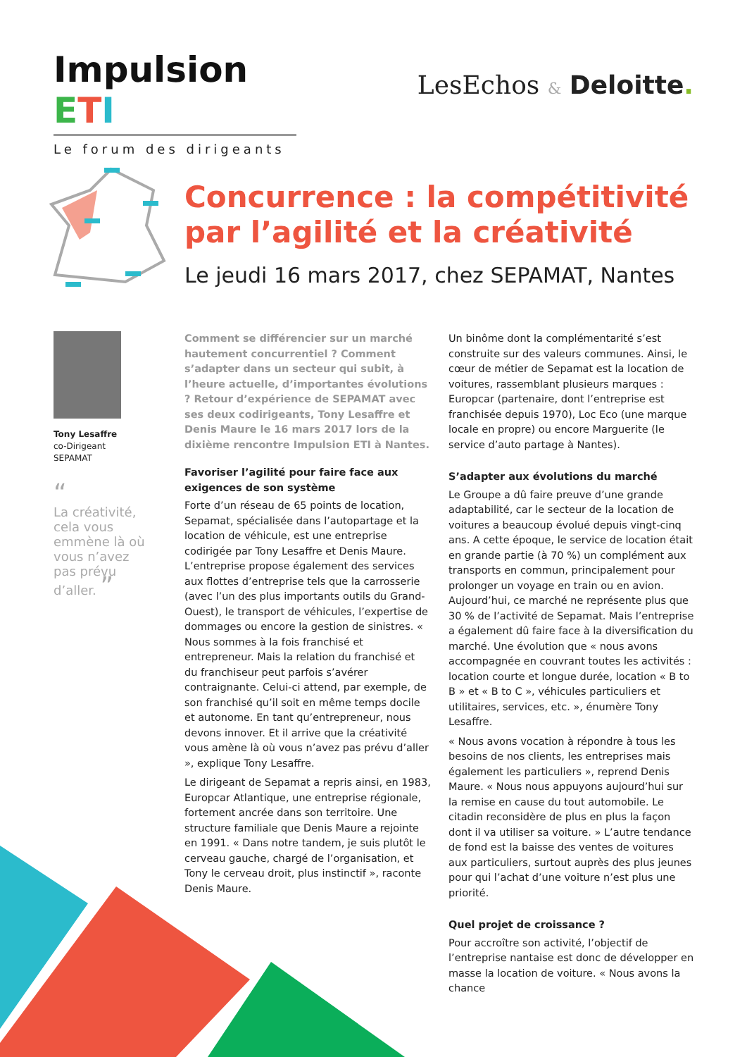Impulsion ETI
Le forum des dirigeants
LesEchos & Deloitte.
Concurrence : la compétitivité
par l’agilité et la créativité
Le jeudi 16 mars 2017, chez SEPAMAT, Nantes
Tony Lesaffre
co-Dirigeant
SEPAMAT
“
La créativité, cela vous emmène là où vous n’avez pas prévu d’aller. ”
Comment se différencier sur un marché hautement concurrentiel ? Comment s’adapter dans un secteur qui subit, à l’heure actuelle, d’importantes évolutions ? Retour d’expérience de SEPAMAT avec ses deux codirigeants, Tony Lesaffre et Denis Maure le 16 mars 2017 lors de la dixième rencontre Impulsion ETI à Nantes.
Favoriser l’agilité pour faire face aux exigences de son système
Forte d’un réseau de 65 points de location, Sepamat, spécialisée dans l’autopartage et la location de véhicule, est une entreprise codirigée par Tony Lesaffre et Denis Maure. L’entreprise propose également des services aux flottes d’entreprise tels que la carrosserie (avec l’un des plus importants outils du Grand-Ouest), le transport de véhicules, l’expertise de dommages ou encore la gestion de sinistres. « Nous sommes à la fois franchisé et entrepreneur. Mais la relation du franchisé et du franchiseur peut parfois s’avérer contraignante. Celui-ci attend, par exemple, de son franchisé qu’il soit en même temps docile et autonome. En tant qu’entrepreneur, nous devons innover. Et il arrive que la créativité vous amène là où vous n’avez pas prévu d’aller », explique Tony Lesaffre.
Le dirigeant de Sepamat a repris ainsi, en 1983, Europcar Atlantique, une entreprise régionale, fortement ancrée dans son territoire. Une structure familiale que Denis Maure a rejointe en 1991. « Dans notre tandem, je suis plutôt le cerveau gauche, chargé de l’organisation, et Tony le cerveau droit, plus instinctif », raconte Denis Maure.
Un binôme dont la complémentarité s’est construite sur des valeurs communes. Ainsi, le cœur de métier de Sepamat est la location de voitures, rassemblant plusieurs marques : Europcar (partenaire, dont l’entreprise est franchisée depuis 1970), Loc Eco (une marque locale en propre) ou encore Marguerite (le service d’auto partage à Nantes).
S’adapter aux évolutions du marché
Le Groupe a dû faire preuve d’une grande adaptabilité, car le secteur de la location de voitures a beaucoup évolué depuis vingt-cinq ans. A cette époque, le service de location était en grande partie (à 70 %) un complément aux transports en commun, principalement pour prolonger un voyage en train ou en avion. Aujourd’hui, ce marché ne représente plus que 30 % de l’activité de Sepamat. Mais l’entreprise a également dû faire face à la diversification du marché. Une évolution que « nous avons accompagnée en couvrant toutes les activités : location courte et longue durée, location « B to B » et « B to C », véhicules particuliers et utilitaires, services, etc. », énumère Tony Lesaffre.
« Nous avons vocation à répondre à tous les besoins de nos clients, les entreprises mais également les particuliers », reprend Denis Maure. « Nous nous appuyons aujourd’hui sur la remise en cause du tout automobile. Le citadin reconsidère de plus en plus la façon dont il va utiliser sa voiture. » L’autre tendance de fond est la baisse des ventes de voitures aux particuliers, surtout auprès des plus jeunes pour qui l’achat d’une voiture n’est plus une priorité.
Quel projet de croissance ?
Pour accroître son activité, l’objectif de l’entreprise nantaise est donc de développer en masse la location de voiture. « Nous avons la chance